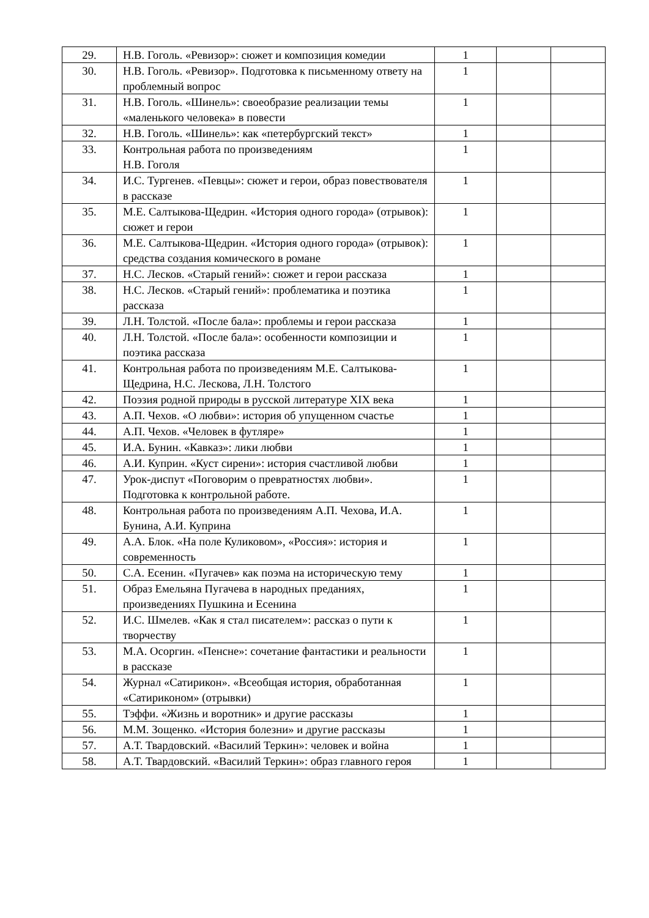| 29. | Н.В. Гоголь. «Ревизор»: сюжет и композиция комедии | 1 | | |
| 30. | Н.В. Гоголь. «Ревизор». Подготовка к письменному ответу на проблемный вопрос | 1 | | |
| 31. | Н.В. Гоголь. «Шинель»: своеобразие реализации темы «маленького человека» в повести | 1 | | |
| 32. | Н.В. Гоголь. «Шинель»: как «петербургский текст» | 1 | | |
| 33. | Контрольная работа по произведениям Н.В. Гоголя | 1 | | |
| 34. | И.С. Тургенев. «Певцы»: сюжет и герои, образ повествователя в рассказе | 1 | | |
| 35. | М.Е. Салтыкова-Щедрин. «История одного города» (отрывок): сюжет и герои | 1 | | |
| 36. | М.Е. Салтыкова-Щедрин. «История одного города» (отрывок): средства создания комического в романе | 1 | | |
| 37. | Н.С. Лесков. «Старый гений»: сюжет и герои рассказа | 1 | | |
| 38. | Н.С. Лесков. «Старый гений»: проблематика и поэтика рассказа | 1 | | |
| 39. | Л.Н. Толстой. «После бала»: проблемы и герои рассказа | 1 | | |
| 40. | Л.Н. Толстой. «После бала»: особенности композиции и поэтика рассказа | 1 | | |
| 41. | Контрольная работа по произведениям М.Е. Салтыкова-Щедрина, Н.С. Лескова, Л.Н. Толстого | 1 | | |
| 42. | Поэзия родной природы в русской литературе XIX века | 1 | | |
| 43. | А.П. Чехов. «О любви»: история об упущенном счастье | 1 | | |
| 44. | А.П. Чехов. «Человек в футляре» | 1 | | |
| 45. | И.А. Бунин. «Кавказ»: лики любви | 1 | | |
| 46. | А.И. Куприн. «Куст сирени»: история счастливой любви | 1 | | |
| 47. | Урок-диспут «Поговорим о превратностях любви». Подготовка к контрольной работе. | 1 | | |
| 48. | Контрольная работа по произведениям А.П. Чехова, И.А. Бунина, А.И. Куприна | 1 | | |
| 49. | А.А. Блок. «На поле Куликовом», «Россия»: история и современность | 1 | | |
| 50. | С.А. Есенин. «Пугачев» как поэма на историческую тему | 1 | | |
| 51. | Образ Емельяна Пугачева в народных преданиях, произведениях Пушкина и Есенина | 1 | | |
| 52. | И.С. Шмелев. «Как я стал писателем»: рассказ о пути к творчеству | 1 | | |
| 53. | М.А. Осоргин. «Пенсне»: сочетание фантастики и реальности в рассказе | 1 | | |
| 54. | Журнал «Сатирикон». «Всеобщая история, обработанная «Сатириконом» (отрывки) | 1 | | |
| 55. | Тэффи. «Жизнь и воротник» и другие рассказы | 1 | | |
| 56. | М.М. Зощенко. «История болезни» и другие рассказы | 1 | | |
| 57. | А.Т. Твардовский. «Василий Теркин»: человек и война | 1 | | |
| 58. | А.Т. Твардовский. «Василий Теркин»: образ главного героя | 1 | | |